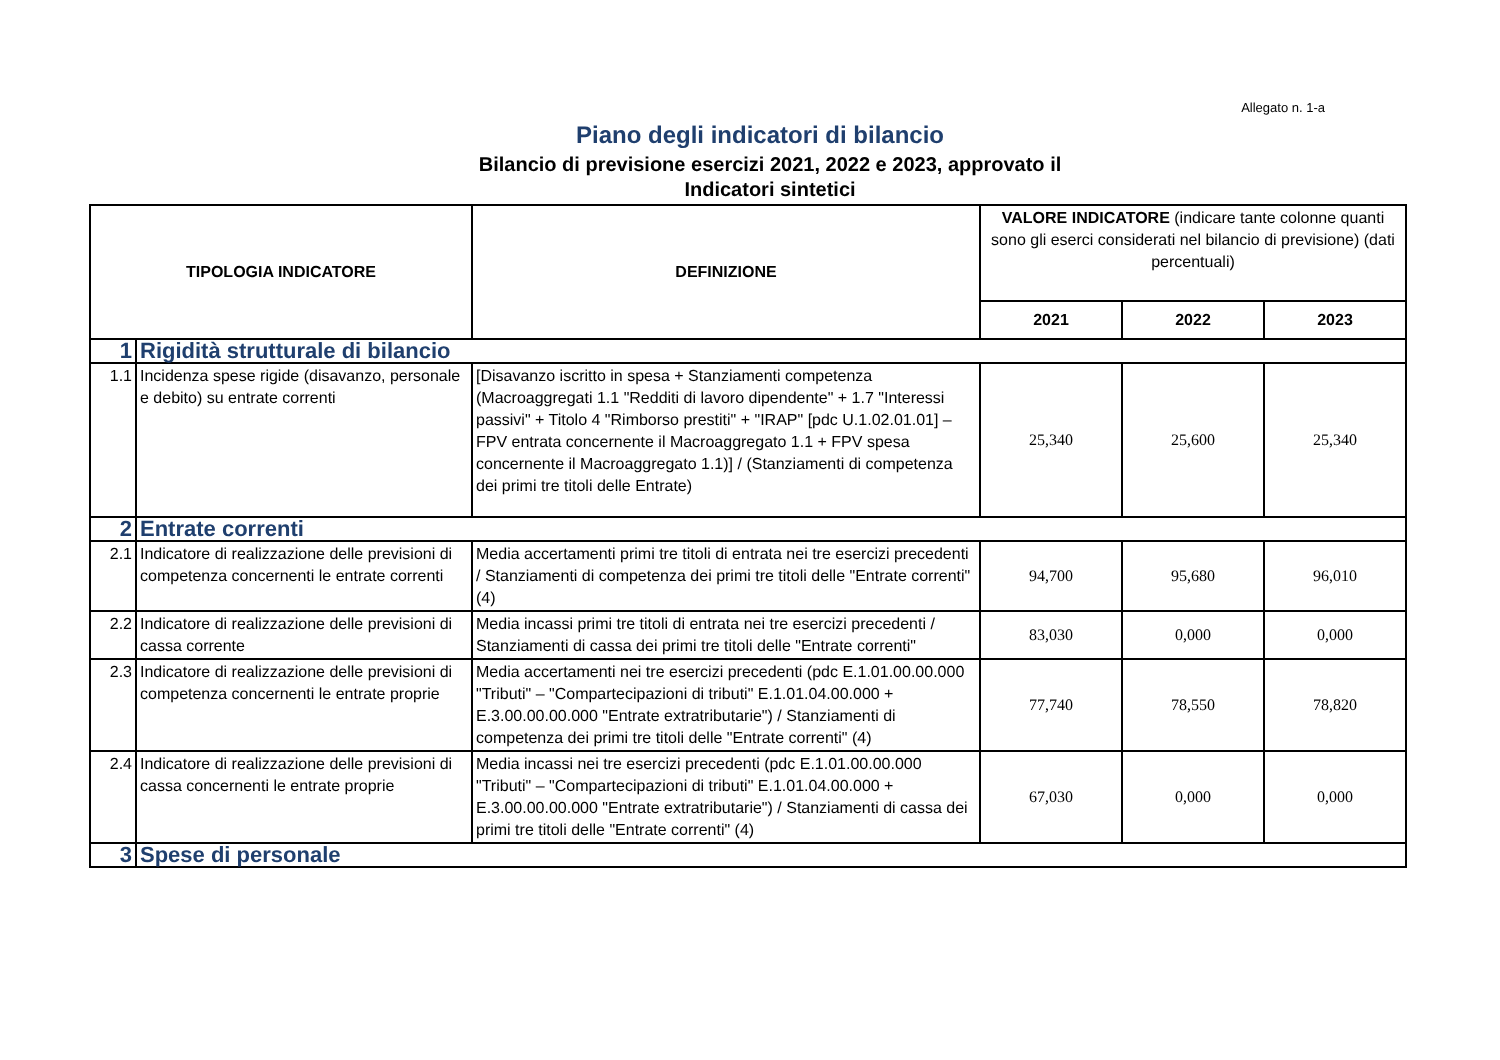Allegato n. 1-a
Piano degli indicatori di bilancio
Bilancio di previsione esercizi 2021, 2022 e 2023, approvato il
Indicatori sintetici
| TIPOLOGIA INDICATORE | | DEFINIZIONE | VALORE INDICATORE (indicare tante colonne quanti sono gli eserci considerati nel bilancio di previsione) (dati percentuali) | | |
| --- | --- | --- | --- | --- | --- |
| | | | 2021 | 2022 | 2023 |
| 1 | Rigidità strutturale di bilancio | | | | |
| 1.1 | Incidenza spese rigide (disavanzo, personale e debito) su entrate correnti | [Disavanzo iscritto in spesa + Stanziamenti competenza (Macroaggregati 1.1 "Redditi di lavoro dipendente" + 1.7 "Interessi passivi" + Titolo 4 "Rimborso prestiti" + "IRAP" [pdc U.1.02.01.01] – FPV entrata concernente il Macroaggregato 1.1 + FPV spesa concernente il Macroaggregato 1.1)] / (Stanziamenti di competenza dei primi tre titoli delle Entrate) | 25,340 | 25,600 | 25,340 |
| 2 | Entrate correnti | | | | |
| 2.1 | Indicatore di realizzazione delle previsioni di competenza concernenti le entrate correnti | Media accertamenti primi tre titoli di entrata nei tre esercizi precedenti / Stanziamenti di competenza dei primi tre titoli delle "Entrate correnti" (4) | 94,700 | 95,680 | 96,010 |
| 2.2 | Indicatore di realizzazione delle previsioni di cassa corrente | Media incassi primi tre titoli di entrata nei tre esercizi precedenti / Stanziamenti di cassa dei primi tre titoli delle "Entrate correnti" | 83,030 | 0,000 | 0,000 |
| 2.3 | Indicatore di realizzazione delle previsioni di competenza concernenti le entrate proprie | Media accertamenti nei tre esercizi precedenti (pdc E.1.01.00.00.000 "Tributi" – "Compartecipazioni di tributi" E.1.01.04.00.000 + E.3.00.00.00.000 "Entrate extratributarie") / Stanziamenti di competenza dei primi tre titoli delle "Entrate correnti" (4) | 77,740 | 78,550 | 78,820 |
| 2.4 | Indicatore di realizzazione delle previsioni di cassa concernenti le entrate proprie | Media incassi nei tre esercizi precedenti (pdc E.1.01.00.00.000 "Tributi" – "Compartecipazioni di tributi" E.1.01.04.00.000 + E.3.00.00.00.000 "Entrate extratributarie") / Stanziamenti di cassa dei primi tre titoli delle "Entrate correnti" (4) | 67,030 | 0,000 | 0,000 |
| 3 | Spese di personale | | | | |